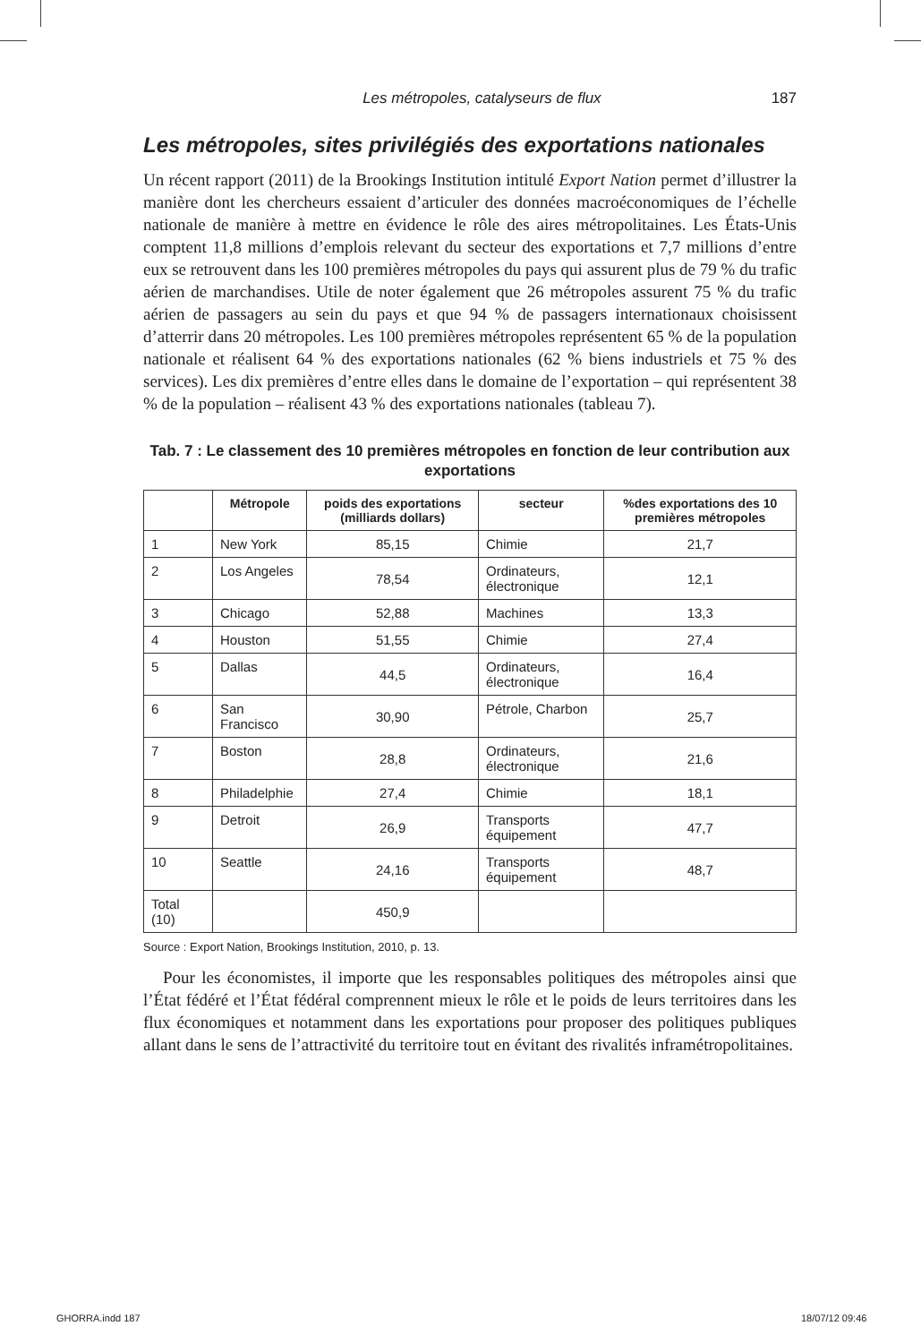Les métropoles, catalyseurs de flux 187
Les métropoles, sites privilégiés des exportations nationales
Un récent rapport (2011) de la Brookings Institution intitulé Export Nation permet d’illustrer la manière dont les chercheurs essaient d’articuler des données macroéconomiques de l’échelle nationale de manière à mettre en évidence le rôle des aires métropolitaines. Les États-Unis comptent 11,8 millions d’emplois relevant du secteur des exportations et 7,7 millions d’entre eux se retrouvent dans les 100 premières métropoles du pays qui assurent plus de 79 % du trafic aérien de marchandises. Utile de noter également que 26 métropoles assurent 75 % du trafic aérien de passagers au sein du pays et que 94 % de passagers internationaux choisissent d’atterrir dans 20 métropoles. Les 100 premières métropoles représentent 65 % de la population nationale et réalisent 64 % des exportations nationales (62 % biens industriels et 75 % des services). Les dix premières d’entre elles dans le domaine de l’exportation – qui représentent 38 % de la population – réalisent 43 % des exportations nationales (tableau 7).
Tab. 7 : Le classement des 10 premières métropoles en fonction de leur contribution aux exportations
| | Métropole | poids des exportations (milliards dollars) | secteur | %des exportations des 10 premières métropoles |
| --- | --- | --- | --- | --- |
| 1 | New York | 85,15 | Chimie | 21,7 |
| 2 | Los Angeles | 78,54 | Ordinateurs, électronique | 12,1 |
| 3 | Chicago | 52,88 | Machines | 13,3 |
| 4 | Houston | 51,55 | Chimie | 27,4 |
| 5 | Dallas | 44,5 | Ordinateurs, électronique | 16,4 |
| 6 | San Francisco | 30,90 | Pétrole, Charbon | 25,7 |
| 7 | Boston | 28,8 | Ordinateurs, électronique | 21,6 |
| 8 | Philadelphie | 27,4 | Chimie | 18,1 |
| 9 | Detroit | 26,9 | Transports équipement | 47,7 |
| 10 | Seattle | 24,16 | Transports équipement | 48,7 |
| Total (10) | | 450,9 | | |
Source : Export Nation, Brookings Institution, 2010, p. 13.
Pour les économistes, il importe que les responsables politiques des métropoles ainsi que l’État fédéré et l’État fédéral comprennent mieux le rôle et le poids de leurs territoires dans les flux économiques et notamment dans les exportations pour proposer des politiques publiques allant dans le sens de l’attractivité du territoire tout en évitant des rivalités inframétropolitaines.
GHORRA.indd 187 18/07/12 09:46